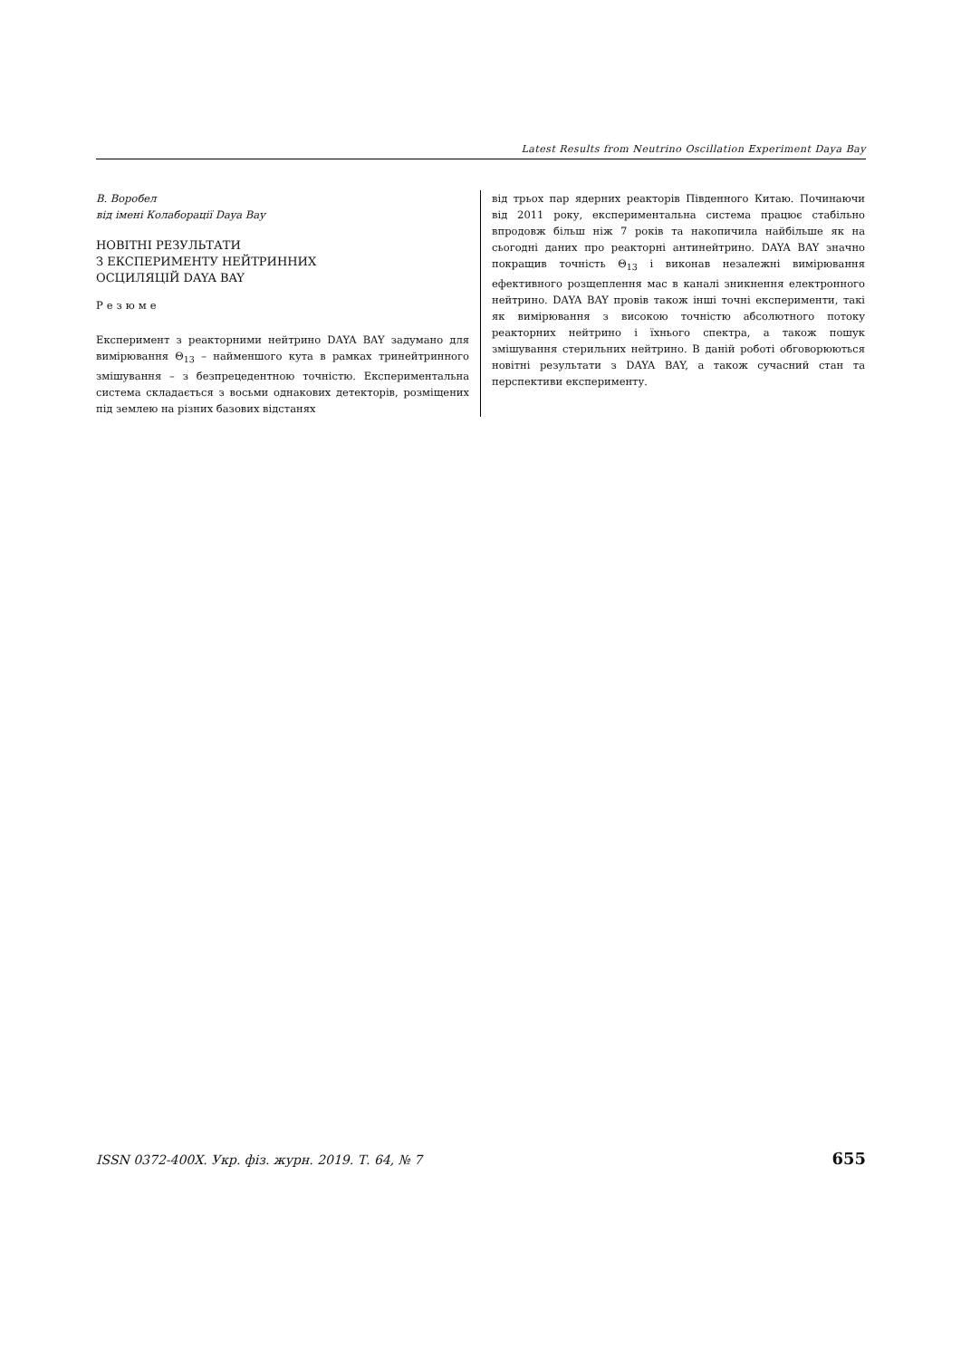Latest Results from Neutrino Oscillation Experiment Daya Bay
В. Воробел
від імені Колаборації Daya Bay
НОВІТНІ РЕЗУЛЬТАТИ
З ЕКСПЕРИМЕНТУ НЕЙТРИННИХ
ОСЦИЛЯЦІЙ DAYA BAY
Резюме
Експеримент з реакторними нейтрино DAYA BAY задумано для вимірювання Θ<sub>13</sub> – найменшого кута в рамках тринейтринного змішування – з безпрецедентною точністю. Експериментальна система складається з восьми однакових детекторів, розміщених під землею на різних базових відстанях
від трьох пар ядерних реакторів Південного Китаю. Починаючи від 2011 року, експериментальна система працює стабільно впродовж більш ніж 7 років та накопичила найбільше як на сьогодні даних про реакторні антинейтрино. DAYA BAY значно покращив точність Θ<sub>13</sub> і виконав незалежні вимірювання ефективного розщеплення мас в каналі зникнення електронного нейтрино. DAYA BAY провів також інші точні експерименти, такі як вимірювання з високою точністю абсолютного потоку реакторних нейтрино і їхнього спектра, а також пошук змішування стерильних нейтрино. В даній роботі обговорюються новітні результати з DAYA BAY, а також сучасний стан та перспективи експерименту.
ISSN 0372-400X. Укр. фіз. журн. 2019. Т. 64, № 7 655